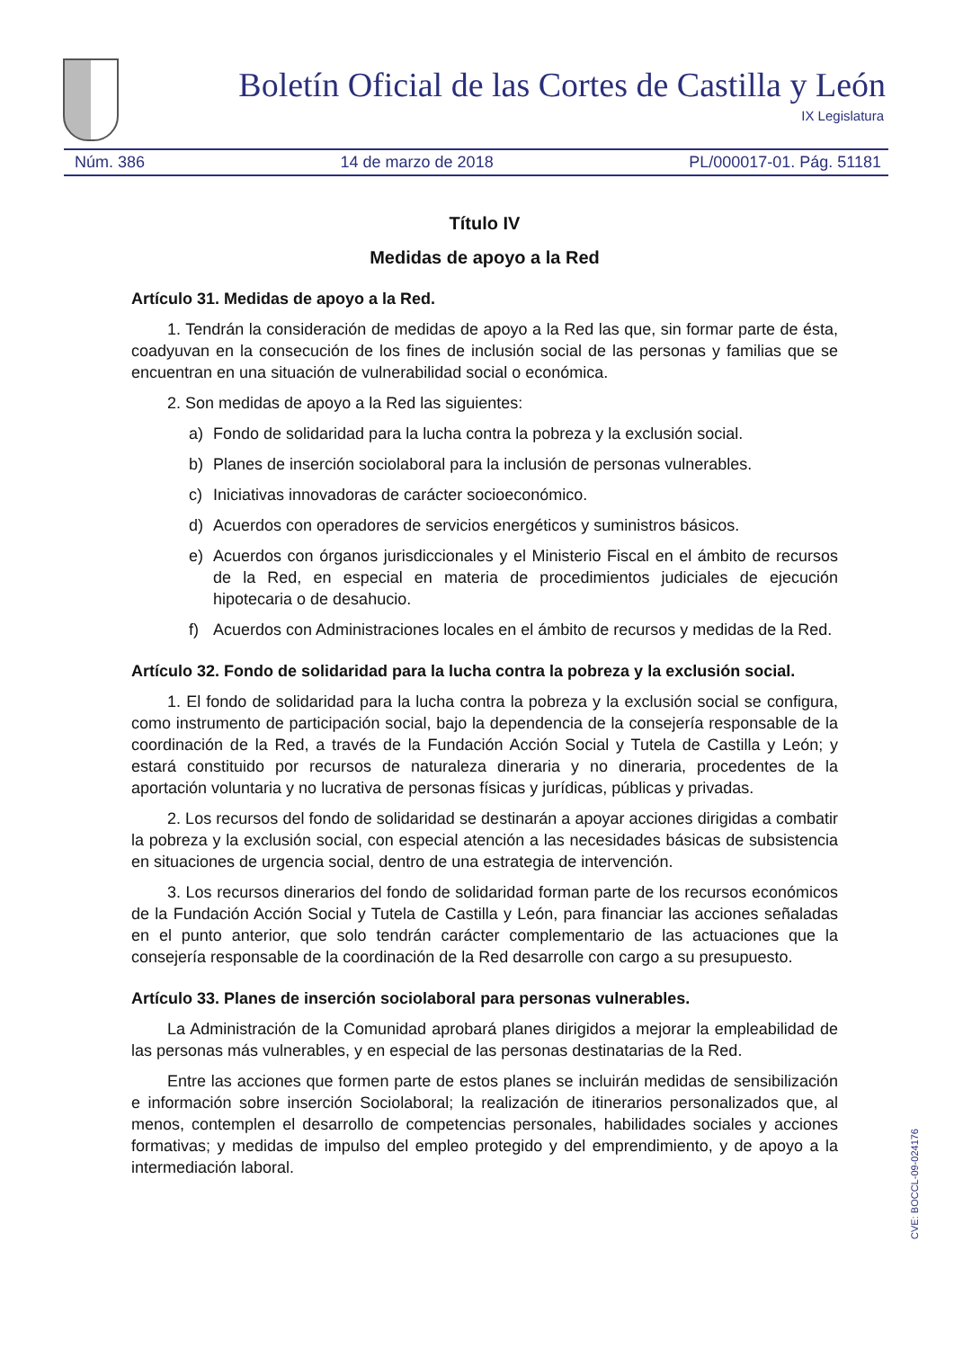Boletín Oficial de las Cortes de Castilla y León
IX Legislatura
Núm. 386 14 de marzo de 2018 PL/000017-01. Pág. 51181
Título IV
Medidas de apoyo a la Red
Artículo 31. Medidas de apoyo a la Red.
1. Tendrán la consideración de medidas de apoyo a la Red las que, sin formar parte de ésta, coadyuvan en la consecución de los fines de inclusión social de las personas y familias que se encuentran en una situación de vulnerabilidad social o económica.
2. Son medidas de apoyo a la Red las siguientes:
a) Fondo de solidaridad para la lucha contra la pobreza y la exclusión social.
b) Planes de inserción sociolaboral para la inclusión de personas vulnerables.
c) Iniciativas innovadoras de carácter socioeconómico.
d) Acuerdos con operadores de servicios energéticos y suministros básicos.
e) Acuerdos con órganos jurisdiccionales y el Ministerio Fiscal en el ámbito de recursos de la Red, en especial en materia de procedimientos judiciales de ejecución hipotecaria o de desahucio.
f) Acuerdos con Administraciones locales en el ámbito de recursos y medidas de la Red.
Artículo 32. Fondo de solidaridad para la lucha contra la pobreza y la exclusión social.
1. El fondo de solidaridad para la lucha contra la pobreza y la exclusión social se configura, como instrumento de participación social, bajo la dependencia de la consejería responsable de la coordinación de la Red, a través de la Fundación Acción Social y Tutela de Castilla y León; y estará constituido por recursos de naturaleza dineraria y no dineraria, procedentes de la aportación voluntaria y no lucrativa de personas físicas y jurídicas, públicas y privadas.
2. Los recursos del fondo de solidaridad se destinarán a apoyar acciones dirigidas a combatir la pobreza y la exclusión social, con especial atención a las necesidades básicas de subsistencia en situaciones de urgencia social, dentro de una estrategia de intervención.
3. Los recursos dinerarios del fondo de solidaridad forman parte de los recursos económicos de la Fundación Acción Social y Tutela de Castilla y León, para financiar las acciones señaladas en el punto anterior, que solo tendrán carácter complementario de las actuaciones que la consejería responsable de la coordinación de la Red desarrolle con cargo a su presupuesto.
Artículo 33. Planes de inserción sociolaboral para personas vulnerables.
La Administración de la Comunidad aprobará planes dirigidos a mejorar la empleabilidad de las personas más vulnerables, y en especial de las personas destinatarias de la Red.
Entre las acciones que formen parte de estos planes se incluirán medidas de sensibilización e información sobre inserción Sociolaboral; la realización de itinerarios personalizados que, al menos, contemplen el desarrollo de competencias personales, habilidades sociales y acciones formativas; y medidas de impulso del empleo protegido y del emprendimiento, y de apoyo a la intermediación laboral.
CVE: BOCCL-09-024176